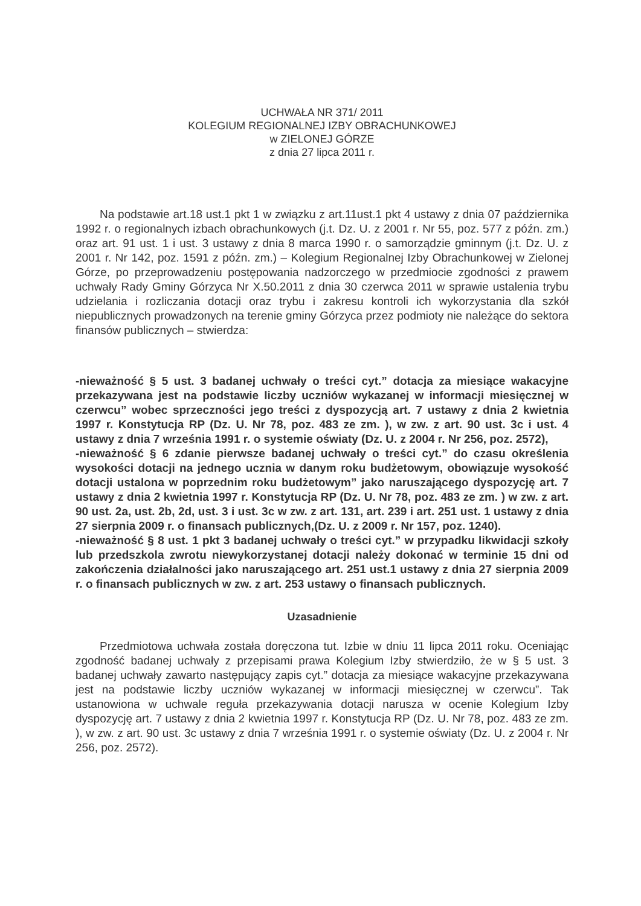UCHWAŁA NR 371/ 2011
KOLEGIUM REGIONALNEJ IZBY OBRACHUNKOWEJ
w ZIELONEJ GÓRZE
z dnia 27 lipca 2011 r.
Na podstawie art.18 ust.1 pkt 1 w związku z art.11ust.1 pkt 4 ustawy z dnia 07 października 1992 r. o regionalnych izbach obrachunkowych (j.t. Dz. U. z 2001 r. Nr 55, poz. 577 z późn. zm.) oraz art. 91 ust. 1 i ust. 3 ustawy z dnia 8 marca 1990 r. o samorządzie gminnym (j.t. Dz. U. z 2001 r. Nr 142, poz. 1591 z późn. zm.) – Kolegium Regionalnej Izby Obrachunkowej w Zielonej Górze, po przeprowadzeniu postępowania nadzorczego w przedmiocie zgodności z prawem uchwały Rady Gminy Górzyca Nr X.50.2011 z dnia 30 czerwca 2011 w sprawie ustalenia trybu udzielania i rozliczania dotacji oraz trybu i zakresu kontroli ich wykorzystania dla szkół niepublicznych prowadzonych na terenie gminy Górzyca przez podmioty nie należące do sektora finansów publicznych – stwierdza:
-nieważność § 5 ust. 3 badanej uchwały o treści cyt.” dotacja za miesiące wakacyjne przekazywana jest na podstawie liczby uczniów wykazanej w informacji miesięcznej w czerwcu” wobec sprzeczności jego treści z dyspozycją art. 7 ustawy z dnia 2 kwietnia 1997 r. Konstytucja RP (Dz. U. Nr 78, poz. 483 ze zm. ), w zw. z art. 90 ust. 3c i ust. 4 ustawy z dnia 7 września 1991 r. o systemie oświaty (Dz. U. z 2004 r. Nr 256, poz. 2572),
-nieważność § 6 zdanie pierwsze badanej uchwały o treści cyt.” do czasu określenia wysokości dotacji na jednego ucznia w danym roku budżetowym, obowiązuje wysokość dotacji ustalona w poprzednim roku budżetowym” jako naruszającego dyspozycję art. 7 ustawy z dnia 2 kwietnia 1997 r. Konstytucja RP (Dz. U. Nr 78, poz. 483 ze zm. ) w zw. z art. 90 ust. 2a, ust. 2b, 2d, ust. 3 i ust. 3c w zw. z art. 131, art. 239 i art. 251 ust. 1 ustawy z dnia 27 sierpnia 2009 r. o finansach publicznych,(Dz. U. z 2009 r. Nr 157, poz. 1240).
-nieważność § 8 ust. 1 pkt 3 badanej uchwały o treści cyt.” w przypadku likwidacji szkoły lub przedszkola zwrotu niewykorzystanej dotacji należy dokonać w terminie 15 dni od zakończenia działalności jako naruszającego art. 251 ust.1 ustawy z dnia 27 sierpnia 2009 r. o finansach publicznych w zw. z art. 253 ustawy o finansach publicznych.
Uzasadnienie
Przedmiotowa uchwała została doręczona tut. Izbie w dniu 11 lipca 2011 roku. Oceniając zgodność badanej uchwały z przepisami prawa Kolegium Izby stwierdziło, że w § 5 ust. 3 badanej uchwały zawarto następujący zapis cyt.” dotacja za miesiące wakacyjne przekazywana jest na podstawie liczby uczniów wykazanej w informacji miesięcznej w czerwcu”. Tak ustanowiona w uchwale reguła przekazywania dotacji narusza w ocenie Kolegium Izby dyspozycję art. 7 ustawy z dnia 2 kwietnia 1997 r. Konstytucja RP (Dz. U. Nr 78, poz. 483 ze zm. ), w zw. z art. 90 ust. 3c ustawy z dnia 7 września 1991 r. o systemie oświaty (Dz. U. z 2004 r. Nr 256, poz. 2572).